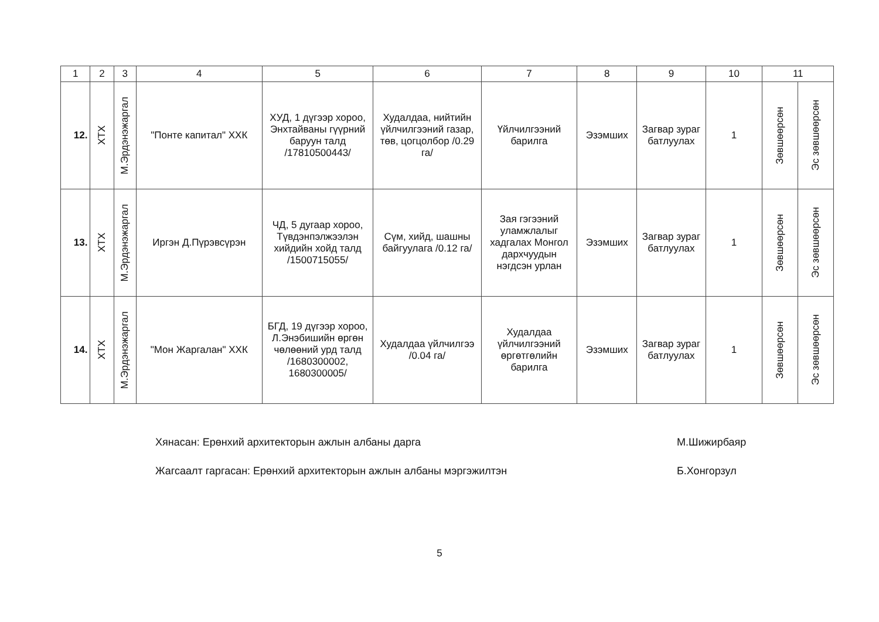| 1 | 2 | 3 | 4 | 5 | 6 | 7 | 8 | 9 | 10 | 11 | |
| --- | --- | --- | --- | --- | --- | --- | --- | --- | --- | --- | --- |
| 12. | ХТХ | М.Эрдэнэжаргал | "Понте капитал" ХХК | ХУД, 1 дүгээр хороо, Энхтайваны гүүрний баруун талд /17810500443/ | Худалдаа, нийтийн үйлчилгээний газар, төв, цогцолбор /0.29 га/ | Үйлчилгээний барилга | Эзэмших | Загвар зураг батлуулах | 1 | Зөвшөөрсөн | Эс зөвшөөрсөн |
| 13. | ХТХ | М.Эрдэнэжаргал | Иргэн Д.Пүрэвсүрэн | ЧД, 5 дугаар хороо, Түвдэнпэлжээлэн хийдийн хойд талд /1500715055/ | Сүм, хийд, шашны байгуулага /0.12 га/ | Зая гэгээний уламжлалыг хадгалах Монгол дархчуудын нэгдсэн урлан | Эзэмших | Загвар зураг батлуулах | 1 | Зөвшөөрсөн | Эс зөвшөөрсөн |
| 14. | ХТХ | М.Эрдэнэжаргал | "Мон Жаргалан" ХХК | БГД, 19 дүгээр хороо, Л.Энэбишийн өргөн чөлөөний урд талд /1680300002, 1680300005/ | Худалдаа үйлчилгээ /0.04 га/ | Худалдаа үйлчилгээний өргөтгөлийн барилга | Эзэмших | Загвар зураг батлуулах | 1 | Зөвшөөрсөн | Эс зөвшөөрсөн |
Хянасан: Ерөнхий архитекторын ажлын албаны дарга М.Шижирбаяр
Жагсаалт гаргасан: Ерөнхий архитекторын ажлын албаны мэргэжилтэн Б.Хонгорзул
5